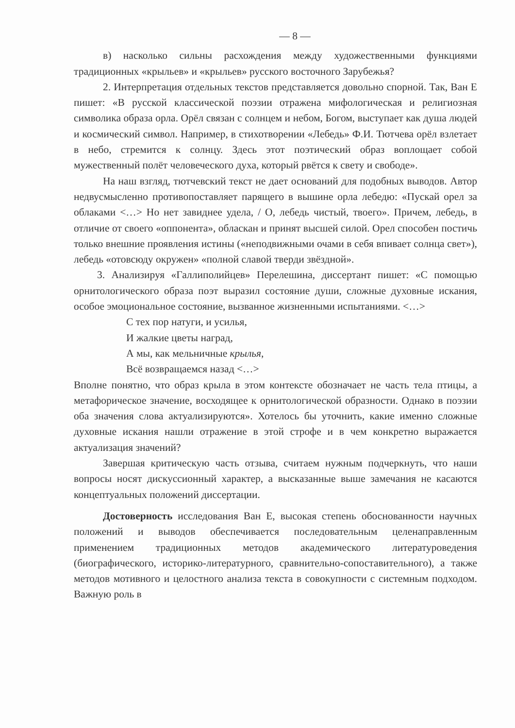— 8 —
в) насколько сильны расхождения между художественными функциями традиционных «крыльев» и «крыльев» русского восточного Зарубежья?
2. Интерпретация отдельных текстов представляется довольно спорной. Так, Ван Е пишет: «В русской классической поэзии отражена мифологическая и религиозная символика образа орла. Орёл связан с солнцем и небом, Богом, выступает как душа людей и космический символ. Например, в стихотворении «Лебедь» Ф.И. Тютчева орёл взлетает в небо, стремится к солнцу. Здесь этот поэтический образ воплощает собой мужественный полёт человеческого духа, который рвётся к свету и свободе».
На наш взгляд, тютчевский текст не дает оснований для подобных выводов. Автор недвусмысленно противопоставляет парящего в вышине орла лебедю: «Пускай орел за облаками <…> Но нет завиднее удела, / О, лебедь чистый, твоего». Причем, лебедь, в отличие от своего «оппонента», обласкан и принят высшей силой. Орел способен постичь только внешние проявления истины («неподвижными очами в себя впивает солнца свет»), лебедь «отовсюду окружен» «полной славой тверди звёздной».
3. Анализируя «Галлиполийцев» Перелешина, диссертант пишет: «С помощью орнитологического образа поэт выразил состояние души, сложные духовные искания, особое эмоциональное состояние, вызванное жизненными испытаниями. <…>
С тех пор натуги, и усилья,
И жалкие цветы наград,
А мы, как мельничные крылья,
Всё возвращаемся назад <…>
Вполне понятно, что образ крыла в этом контексте обозначает не часть тела птицы, а метафорическое значение, восходящее к орнитологической образности. Однако в поэзии оба значения слова актуализируются». Хотелось бы уточнить, какие именно сложные духовные искания нашли отражение в этой строфе и в чем конкретно выражается актуализация значений?
Завершая критическую часть отзыва, считаем нужным подчеркнуть, что наши вопросы носят дискуссионный характер, а высказанные выше замечания не касаются концептуальных положений диссертации.
Достоверность исследования Ван Е, высокая степень обоснованности научных положений и выводов обеспечивается последовательным целенаправленным применением традиционных методов академического литературоведения (биографического, историко-литературного, сравнительно-сопоставительного), а также методов мотивного и целостного анализа текста в совокупности с системным подходом. Важную роль в